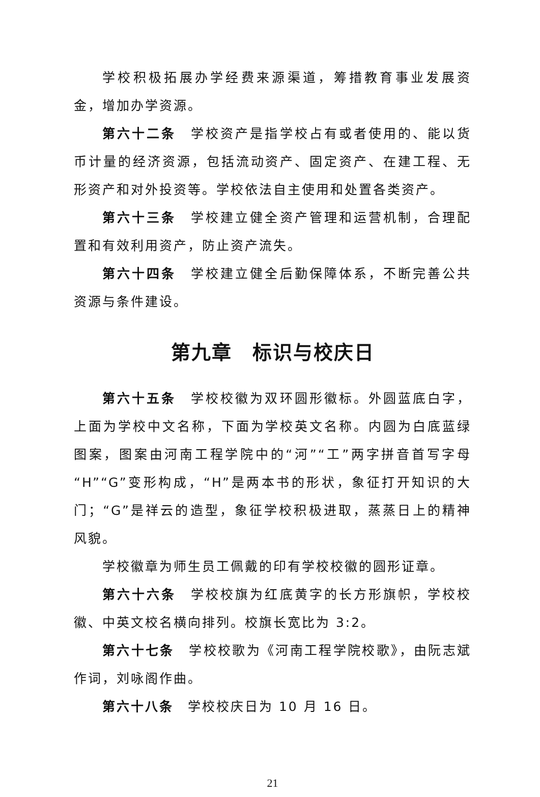学校积极拓展办学经费来源渠道，筹措教育事业发展资金，增加办学资源。
第六十二条　学校资产是指学校占有或者使用的、能以货币计量的经济资源，包括流动资产、固定资产、在建工程、无形资产和对外投资等。学校依法自主使用和处置各类资产。
第六十三条　学校建立健全资产管理和运营机制，合理配置和有效利用资产，防止资产流失。
第六十四条　学校建立健全后勤保障体系，不断完善公共资源与条件建设。
第九章　标识与校庆日
第六十五条　学校校徽为双环圆形徽标。外圆蓝底白字，上面为学校中文名称，下面为学校英文名称。内圆为白底蓝绿图案，图案由河南工程学院中的“河”“工”两字拼音首写字母“H”“G”变形构成，“H”是两本书的形状，象征打开知识的大门；“G”是祥云的造型，象征学校积极进取，蒸蒸日上的精神风貌。
学校徽章为师生员工佩戴的印有学校校徽的圆形证章。
第六十六条　学校校旗为红底黄字的长方形旗帜，学校校徽、中英文校名横向排列。校旗长宽比为 3:2。
第六十七条　学校校歌为《河南工程学院校歌》，由阮志斌作词，刘咏阁作曲。
第六十八条　学校校庆日为 10 月 16 日。
21